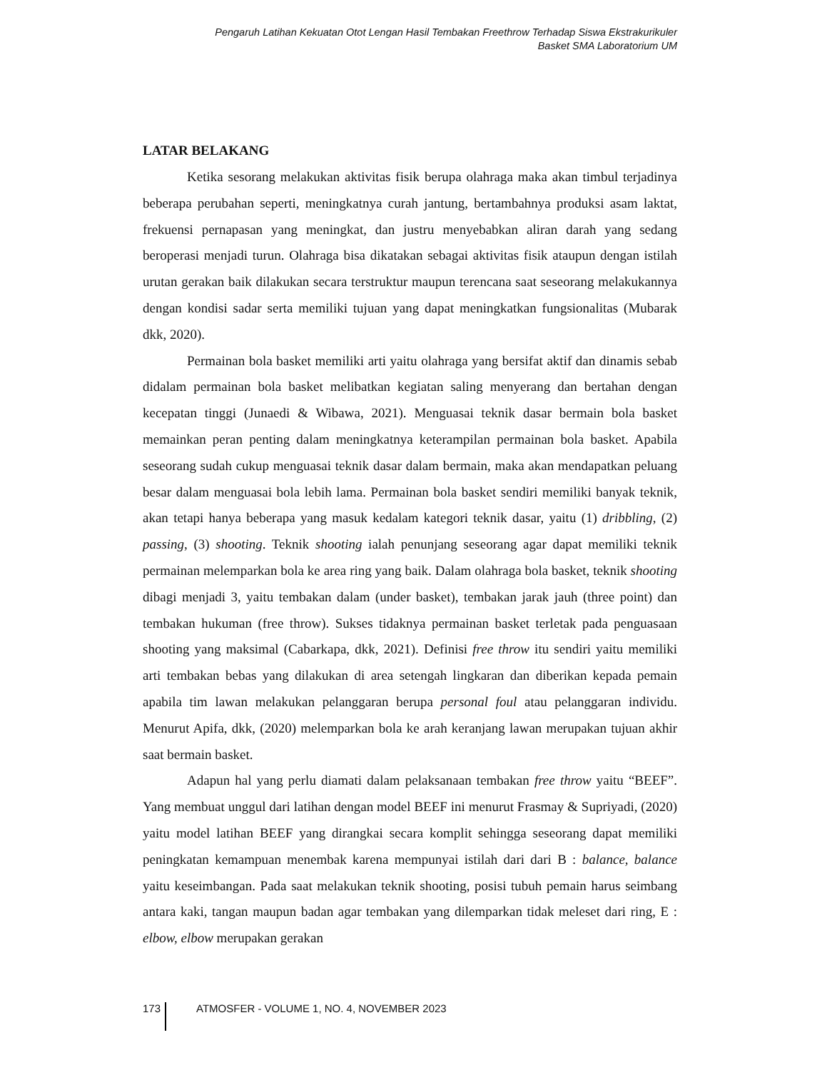Pengaruh Latihan Kekuatan Otot Lengan Hasil Tembakan Freethrow Terhadap Siswa Ekstrakurikuler
Basket SMA Laboratorium UM
LATAR BELAKANG
Ketika sesorang melakukan aktivitas fisik berupa olahraga maka akan timbul terjadinya beberapa perubahan seperti, meningkatnya curah jantung, bertambahnya produksi asam laktat, frekuensi pernapasan yang meningkat, dan justru menyebabkan aliran darah yang sedang beroperasi menjadi turun. Olahraga bisa dikatakan sebagai aktivitas fisik ataupun dengan istilah urutan gerakan baik dilakukan secara terstruktur maupun terencana saat seseorang melakukannya dengan kondisi sadar serta memiliki tujuan yang dapat meningkatkan fungsionalitas (Mubarak dkk, 2020).
Permainan bola basket memiliki arti yaitu olahraga yang bersifat aktif dan dinamis sebab didalam permainan bola basket melibatkan kegiatan saling menyerang dan bertahan dengan kecepatan tinggi (Junaedi & Wibawa, 2021). Menguasai teknik dasar bermain bola basket memainkan peran penting dalam meningkatnya keterampilan permainan bola basket. Apabila seseorang sudah cukup menguasai teknik dasar dalam bermain, maka akan mendapatkan peluang besar dalam menguasai bola lebih lama. Permainan bola basket sendiri memiliki banyak teknik, akan tetapi hanya beberapa yang masuk kedalam kategori teknik dasar, yaitu (1) dribbling, (2) passing, (3) shooting. Teknik shooting ialah penunjang seseorang agar dapat memiliki teknik permainan melemparkan bola ke area ring yang baik. Dalam olahraga bola basket, teknik shooting dibagi menjadi 3, yaitu tembakan dalam (under basket), tembakan jarak jauh (three point) dan tembakan hukuman (free throw). Sukses tidaknya permainan basket terletak pada penguasaan shooting yang maksimal (Cabarkapa, dkk, 2021). Definisi free throw itu sendiri yaitu memiliki arti tembakan bebas yang dilakukan di area setengah lingkaran dan diberikan kepada pemain apabila tim lawan melakukan pelanggaran berupa personal foul atau pelanggaran individu. Menurut Apifa, dkk, (2020) melemparkan bola ke arah keranjang lawan merupakan tujuan akhir saat bermain basket.
Adapun hal yang perlu diamati dalam pelaksanaan tembakan free throw yaitu “BEEF”. Yang membuat unggul dari latihan dengan model BEEF ini menurut Frasmay & Supriyadi, (2020) yaitu model latihan BEEF yang dirangkai secara komplit sehingga seseorang dapat memiliki peningkatan kemampuan menembak karena mempunyai istilah dari dari B : balance, balance yaitu keseimbangan. Pada saat melakukan teknik shooting, posisi tubuh pemain harus seimbang antara kaki, tangan maupun badan agar tembakan yang dilemparkan tidak meleset dari ring, E : elbow, elbow merupakan gerakan
173 ATMOSFER - VOLUME 1, NO. 4, NOVEMBER 2023